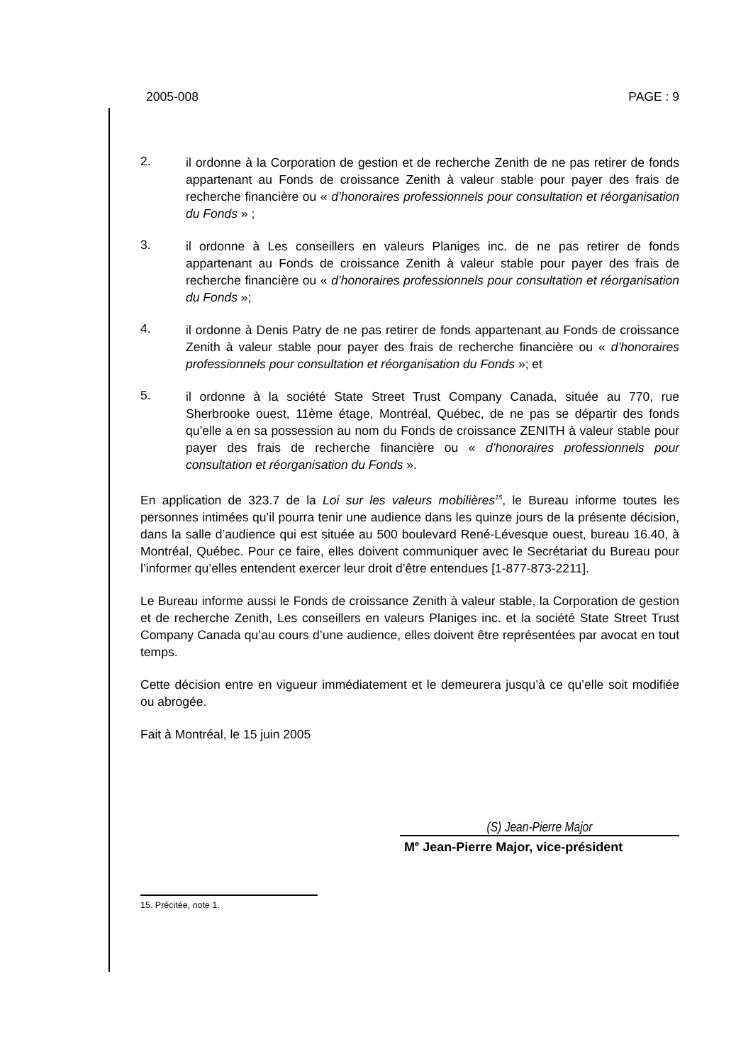2005-008 PAGE : 9
2.
il ordonne à la Corporation de gestion et de recherche Zenith de ne pas retirer de fonds appartenant au Fonds de croissance Zenith à valeur stable pour payer des frais de recherche financière ou « d’honoraires professionnels pour consultation et réorganisation du Fonds » ;
3.
il ordonne à Les conseillers en valeurs Planiges inc. de ne pas retirer de fonds appartenant au Fonds de croissance Zenith à valeur stable pour payer des frais de recherche financière ou « d’honoraires professionnels pour consultation et réorganisation du Fonds »;
4.
il ordonne à Denis Patry de ne pas retirer de fonds appartenant au Fonds de croissance Zenith à valeur stable pour payer des frais de recherche financière ou « d’honoraires professionnels pour consultation et réorganisation du Fonds »; et
5.
il ordonne à la société State Street Trust Company Canada, située au 770, rue Sherbrooke ouest, 11ème étage, Montréal, Québec, de ne pas se départir des fonds qu’elle a en sa possession au nom du Fonds de croissance ZENITH à valeur stable pour payer des frais de recherche financière ou « d’honoraires professionnels pour consultation et réorganisation du Fonds ».
En application de 323.7 de la Loi sur les valeurs mobilières<sup>15</sup>, le Bureau informe toutes les personnes intimées qu’il pourra tenir une audience dans les quinze jours de la présente décision, dans la salle d’audience qui est située au 500 boulevard René-Lévesque ouest, bureau 16.40, à Montréal, Québec. Pour ce faire, elles doivent communiquer avec le Secrétariat du Bureau pour l’informer qu’elles entendent exercer leur droit d’être entendues [1-877-873-2211].
Le Bureau informe aussi le Fonds de croissance Zenith à valeur stable, la Corporation de gestion et de recherche Zenith, Les conseillers en valeurs Planiges inc. et la société State Street Trust Company Canada qu’au cours d’une audience, elles doivent être représentées par avocat en tout temps.
Cette décision entre en vigueur immédiatement et le demeurera jusqu’à ce qu’elle soit modifiée ou abrogée.
Fait à Montréal, le 15 juin 2005
(S) Jean-Pierre Major
M<sup>e</sup> Jean-Pierre Major, vice-président
15. Précitée, note 1.